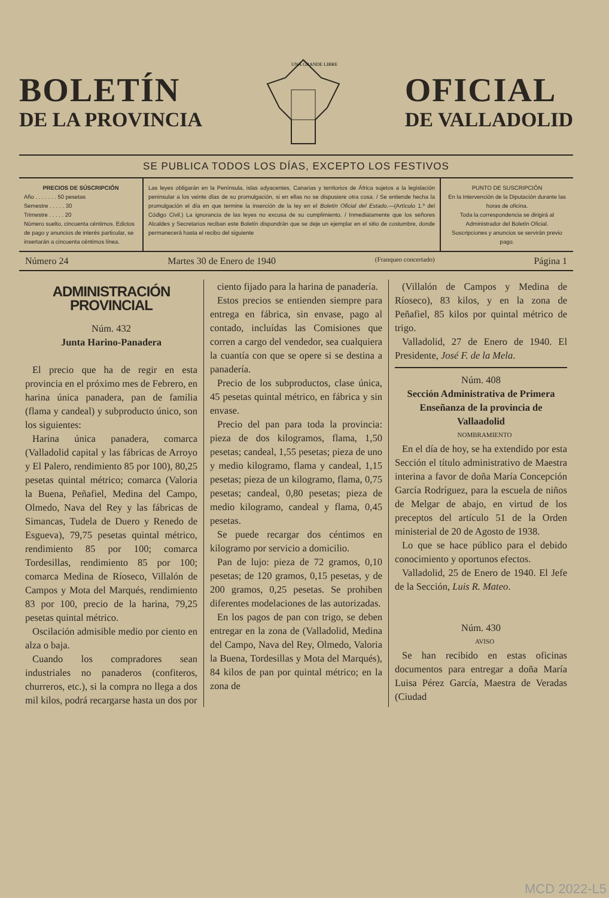BOLETÍN
DE LA PROVINCIA
UNA GRANDE LIBRE
OFICIAL
DE VALLADOLID
SE PUBLICA TODOS LOS DÍAS, EXCEPTO LOS FESTIVOS
PRECIOS DE SÚSCRIPCIÓN
Año . . . . . . . 50 pesetas
Semestre . . . . . 30
Trimestre . . . . . 20
Número suelto, cincuenta céntimos. Edictos de pago y anuncios de interés particular, se insertarán a cincuenta céntimos línea.
Las leyes obligarán en la Península, islas adyacentes, Canarias y territorios de África sujetos a la legislación peninsular a los veinte días de su promulgación, si en ellas no se dispusiere otra cosa. / Se entiende hecha la promulgación el día en que termine la inserción de la ley en el Boletín Oficial del Estado.—(Artículo 1.º del Código Civil.) La ignorancia de las leyes no excusa de su cumplimiento. / Inmediatamente que los señores Alcaldes y Secretarios reciban este Boletín dispondrán que se deje un ejemplar en el sitio de costumbre, donde permanecerá hasta el recibo del siguiente
PUNTO DE SUSCRIPCIÓN
En la Intervención de la Diputación durante las horas de oficina.
Toda la correspondencia se dirigirá al Administrador del Boletín Oficial.
Suscripciones y anuncios se servirán previo pago.
Número 24 Martes 30 de Enero de 1940 (Franqueo concertado) Página 1
ADMINISTRACIÓN PROVINCIAL
Núm. 432
Junta Harino-Panadera
El precio que ha de regir en esta provincia en el próximo mes de Febrero, en harina única panadera, pan de familia (flama y candeal) y subproducto único, son los siguientes:
Harina única panadera, comarca (Valladolid capital y las fábricas de Arroyo y El Palero, rendimiento 85 por 100), 80,25 pesetas quintal métrico; comarca (Valoria la Buena, Peñafiel, Medina del Campo, Olmedo, Nava del Rey y las fábricas de Simancas, Tudela de Duero y Renedo de Esgueva), 79,75 pesetas quintal métrico, rendimiento 85 por 100; comarca Tordesillas, rendimiento 85 por 100; comarca Medina de Ríoseco, Villalón de Campos y Mota del Marqués, rendimiento 83 por 100, precio de la harina, 79,25 pesetas quintal métrico.
Oscilación admisible medio por ciento en alza o baja.
Cuando los compradores sean industriales no panaderos (confiteros, churreros, etc.), si la compra no llega a dos mil kilos, podrá recargarse hasta un dos por
ciento fijado para la harina de panadería.
Estos precios se entienden siempre para entrega en fábrica, sin envase, pago al contado, incluídas las Comisiones que corren a cargo del vendedor, sea cualquiera la cuantía con que se opere si se destina a panadería.
Precio de los subproductos, clase única, 45 pesetas quintal métrico, en fábrica y sin envase.
Precio del pan para toda la provincia: pieza de dos kilogramos, flama, 1,50 pesetas; candeal, 1,55 pesetas; pieza de uno y medio kilogramo, flama y candeal, 1,15 pesetas; pieza de un kilogramo, flama, 0,75 pesetas; candeal, 0,80 pesetas; pieza de medio kilogramo, candeal y flama, 0,45 pesetas.
Se puede recargar dos céntimos en kilogramo por servicio a domicilio.
Pan de lujo: pieza de 72 gramos, 0,10 pesetas; de 120 gramos, 0,15 pesetas, y de 200 gramos, 0,25 pesetas. Se prohiben diferentes modelaciones de las autorizadas.
En los pagos de pan con trigo, se deben entregar en la zona de (Valladolid, Medina del Campo, Nava del Rey, Olmedo, Valoria la Buena, Tordesillas y Mota del Marqués), 84 kilos de pan por quintal métrico; en la zona de
(Villalón de Campos y Medina de Ríoseco), 83 kilos, y en la zona de Peñafiel, 85 kilos por quintal métrico de trigo.
Valladolid, 27 de Enero de 1940. El Presidente, José F. de la Mela.
Núm. 408
Sección Administrativa de Primera Enseñanza de la provincia de Vallaadolid
NOMBRAMIENTO
En el día de hoy, se ha extendido por esta Sección el título administrativo de Maestra interina a favor de doña María Concepción García Rodríguez, para la escuela de niños de Melgar de abajo, en virtud de los preceptos del artículo 51 de la Orden ministerial de 20 de Agosto de 1938.
Lo que se hace público para el debido conocimiento y oportunos efectos.
Valladolid, 25 de Enero de 1940. El Jefe de la Sección, Luis R. Mateo.
Núm. 430
AVISO
Se han recibido en estas oficinas documentos para entregar a doña María Luisa Pérez García, Maestra de Veradas (Ciudad
MCD 2022-L5